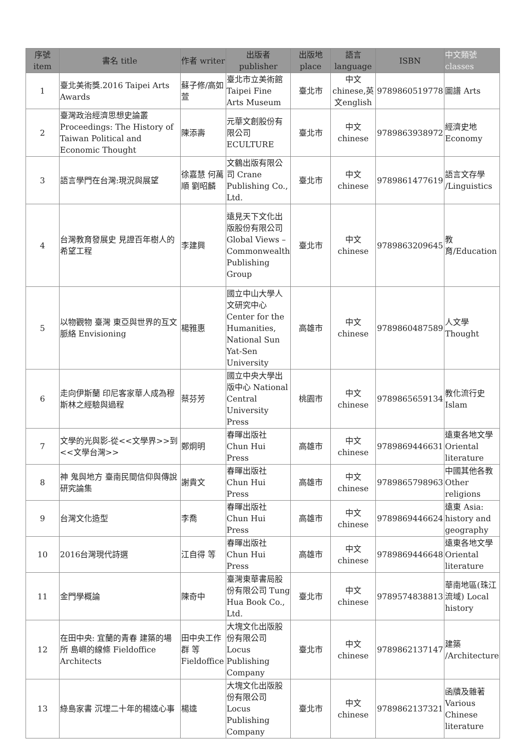| 序號 item | 書名 title | 作者 writer | 出版者 publisher | 出版地 place | 語言 language | ISBN | 中文類號 classes |
| --- | --- | --- | --- | --- | --- | --- | --- |
| 1 | 臺北美術獎.2016 Taipei Arts Awards | 蘇子修/高如萱 | 臺北市立美術館 Taipei Fine Arts Museum | 臺北市 | 中文 chinese,英文english | 9789860519778 | 圖譜 Arts |
| 2 | 臺灣政治經濟思想史論叢 Proceedings: The History of Taiwan Political and Economic Thought | 陳添壽 | 元華文創股份有限公司 ECULTURE | 臺北市 | 中文 chinese | 9789863938972 | 經濟史地 Economy |
| 3 | 語言學門在台灣:現況與展望 | 徐嘉慧 何萬順 劉昭麟 | 文鶴出版有限公司 Crane Publishing Co., Ltd. | 臺北市 | 中文 chinese | 9789861477619 | 語言文存學 /Linguistics |
| 4 | 台灣教育發展史 見證百年樹人的希望工程 | 李建興 | 遠見天下文化出版股份有限公司 Global Views – Commonwealth Publishing Group | 臺北市 | 中文 chinese | 9789863209645 | 教育/Education |
| 5 | 以物觀物 臺灣 東亞與世界的互文脈絡 Envisioning | 楊雅惠 | 國立中山大學人文研究中心 Center for the Humanities, National Sun Yat-Sen University | 高雄市 | 中文 chinese | 9789860487589 | 人文學 Thought |
| 6 | 走向伊斯蘭 印尼客家華人成為穆斯林之經驗與過程 | 蔡芬芳 | 國立中央大學出版中心 National Central University Press | 桃園市 | 中文 chinese | 9789865659134 | 教化流行史 Islam |
| 7 | 文學的光與影-從<<文學界>>到<<文學台灣>> | 鄭炯明 | 春暉出版社 Chun Hui Press | 高雄市 | 中文 chinese | 9789869446631 | 遠東各地文學 Oriental literature |
| 8 | 神 鬼與地方 臺南民間信仰與傳說研究論集 | 謝貴文 | 春暉出版社 Chun Hui Press | 高雄市 | 中文 chinese | 9789865798963 | 中國其他各教 Other religions |
| 9 | 台灣文化造型 | 李喬 | 春暉出版社 Chun Hui Press | 高雄市 | 中文 chinese | 9789869446624 | 遠東 Asia: history and geography |
| 10 | 2016台灣現代詩選 | 江自得 等 | 春暉出版社 Chun Hui Press | 高雄市 | 中文 chinese | 9789869446648 | 遠東各地文學 Oriental literature |
| 11 | 金門學概論 | 陳奇中 | 臺灣東華書局股份有限公司 Tung Hua Book Co., Ltd. | 臺北市 | 中文 chinese | 9789574838813 | 華南地區(珠江流域) Local history |
| 12 | 在田中央: 宜蘭的青春 建築的場所 島嶼的線條 Fieldoffice Architects | 田中央工作群 等 Fieldoffice | 大塊文化出版股份有限公司 Locus Publishing Company | 臺北市 | 中文 chinese | 9789862137147 | 建築 /Architecture |
| 13 | 綠島家書 沉埋二十年的楊逵心事 | 楊逵 | 大塊文化出版股份有限公司 Locus Publishing Company | 臺北市 | 中文 chinese | 9789862137321 | 函牘及雜著 Various Chinese literature |